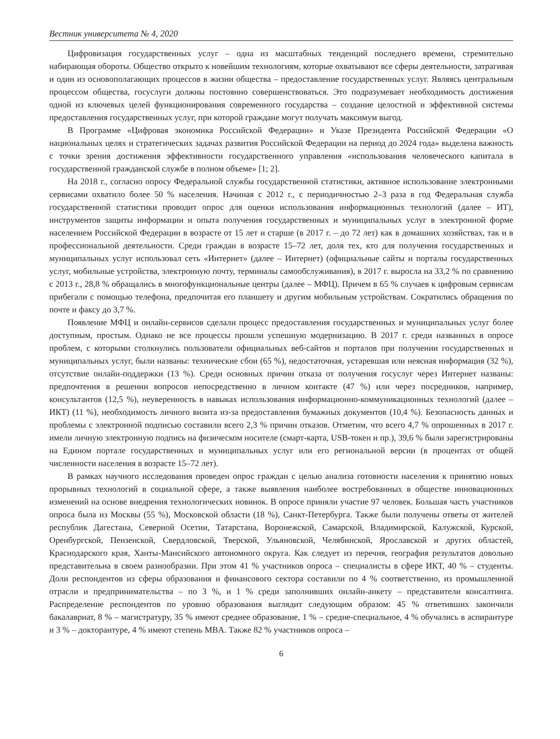Вестник университета № 4, 2020
Цифровизация государственных услуг – одна из масштабных тенденций последнего времени, стремительно набирающая обороты. Общество открыто к новейшим технологиям, которые охватывают все сферы деятельности, затрагивая и один из основополагающих процессов в жизни общества – предоставление государственных услуг. Являясь центральным процессом общества, госуслуги должны постоянно совершенствоваться. Это подразумевает необходимость достижения одной из ключевых целей функционирования современного государства – создание целостной и эффективной системы предоставления государственных услуг, при которой граждане могут получать максимум выгод.
В Программе «Цифровая экономика Российской Федерации» и Указе Президента Российской Федерации «О национальных целях и стратегических задачах развития Российской Федерации на период до 2024 года» выделена важность с точки зрения достижения эффективности государственного управления «использования человеческого капитала в государственной гражданской службе в полном объеме» [1; 2].
На 2018 г., согласно опросу Федеральной службы государственной статистики, активное использование электронными сервисами охватило более 50 % населения. Начиная с 2012 г., с периодичностью 2–3 раза в год Федеральная служба государственной статистики проводит опрос для оценки использования информационных технологий (далее – ИТ), инструментов защиты информации и опыта получения государственных и муниципальных услуг в электронной форме населением Российской Федерации в возрасте от 15 лет и старше (в 2017 г. – до 72 лет) как в домашних хозяйствах, так и в профессиональной деятельности. Среди граждан в возрасте 15–72 лет, доля тех, кто для получения государственных и муниципальных услуг использовал сеть «Интернет» (далее – Интернет) (официальные сайты и порталы государственных услуг, мобильные устройства, электронную почту, терминалы самообслуживания), в 2017 г. выросла на 33,2 % по сравнению с 2013 г., 28,8 % обращались в многофункциональные центры (далее – МФЦ). Причем в 65 % случаев к цифровым сервисам прибегали с помощью телефона, предпочитая его планшету и другим мобильным устройствам. Сократились обращения по почте и факсу до 3,7 %.
Появление МФЦ и онлайн-сервисов сделали процесс предоставления государственных и муниципальных услуг более доступным, простым. Однако не все процессы прошли успешную модернизацию. В 2017 г. среди названных в опросе проблем, с которыми столкнулись пользователи официальных веб-сайтов и порталов при получении государственных и муниципальных услуг, были названы: технические сбои (65 %), недостаточная, устаревшая или неясная информация (32 %), отсутствие онлайн-поддержки (13 %). Среди основных причин отказа от получения госуслуг через Интернет названы: предпочтения в решении вопросов непосредственно в личном контакте (47 %) или через посредников, например, консультантов (12,5 %), неуверенность в навыках использования информационно-коммуникационных технологий (далее – ИКТ) (11 %), необходимость личного визита из-за предоставления бумажных документов (10,4 %). Безопасность данных и проблемы с электронной подписью составили всего 2,3 % причин отказов. Отметим, что всего 4,7 % опрошенных в 2017 г. имели личную электронную подпись на физическом носителе (смарт-карта, USB-токен и пр.), 39,6 % были зарегистрированы на Едином портале государственных и муниципальных услуг или его региональной версии (в процентах от общей численности населения в возрасте 15–72 лет).
В рамках научного исследования проведен опрос граждан с целью анализа готовности населения к принятию новых прорывных технологий в социальной сфере, а также выявления наиболее востребованных в обществе инновационных изменений на основе внедрения технологических новинок. В опросе приняли участие 97 человек. Большая часть участников опроса была из Москвы (55 %), Московской области (18 %), Санкт-Петербурга. Также были получены ответы от жителей республик Дагестана, Северной Осетии, Татарстана, Воронежской, Самарской, Владимирской, Калужской, Курской, Оренбургской, Пензенской, Свердловской, Тверской, Ульяновской, Челябинской, Ярославской и других областей, Краснодарского края, Ханты-Мансийского автономного округа. Как следует из перечня, география результатов довольно представительна в своем разнообразии. При этом 41 % участников опроса – специалисты в сфере ИКТ, 40 % – студенты. Доли респондентов из сферы образования и финансового сектора составили по 4 % соответственно, из промышленной отрасли и предпринимательства – по 3 %, и 1 % среди заполнивших онлайн-анкету – представители консалтинга. Распределение респондентов по уровню образования выглядит следующим образом: 45 % ответивших закончили бакалавриат, 8 % – магистратуру, 35 % имеют среднее образование, 1 % – средне-специальное, 4 % обучались в аспирантуре и 3 % – докторантуре, 4 % имеют степень MBA. Также 82 % участников опроса –
6